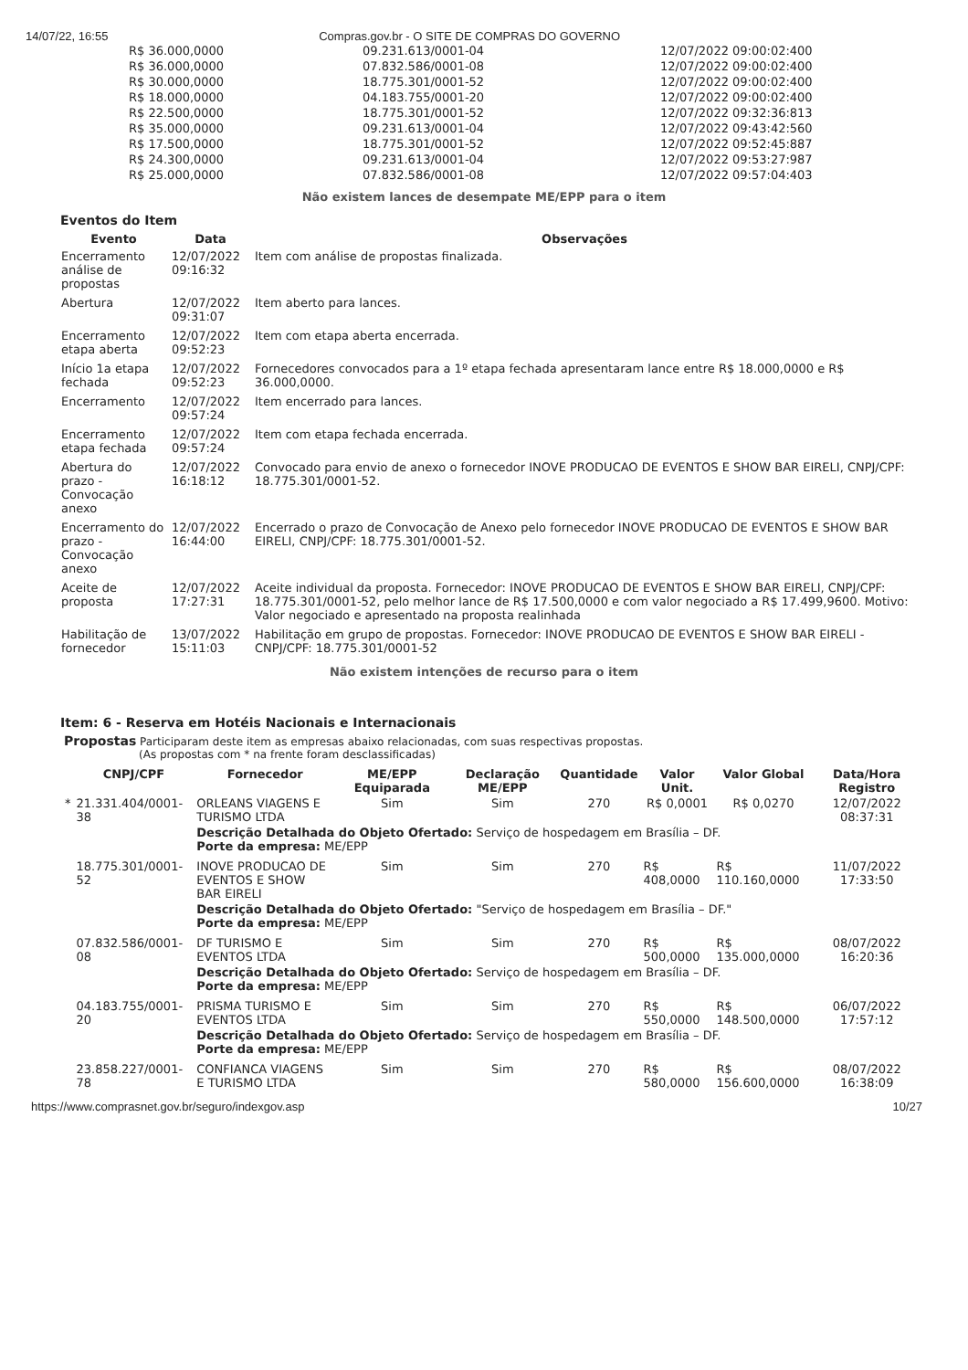14/07/22, 16:55 Compras.gov.br - O SITE DE COMPRAS DO GOVERNO
| R$ 36.000,0000 | 09.231.613/0001-04 | 12/07/2022 09:00:02:400 |
| R$ 36.000,0000 | 07.832.586/0001-08 | 12/07/2022 09:00:02:400 |
| R$ 30.000,0000 | 18.775.301/0001-52 | 12/07/2022 09:00:02:400 |
| R$ 18.000,0000 | 04.183.755/0001-20 | 12/07/2022 09:00:02:400 |
| R$ 22.500,0000 | 18.775.301/0001-52 | 12/07/2022 09:32:36:813 |
| R$ 35.000,0000 | 09.231.613/0001-04 | 12/07/2022 09:43:42:560 |
| R$ 17.500,0000 | 18.775.301/0001-52 | 12/07/2022 09:52:45:887 |
| R$ 24.300,0000 | 09.231.613/0001-04 | 12/07/2022 09:53:27:987 |
| R$ 25.000,0000 | 07.832.586/0001-08 | 12/07/2022 09:57:04:403 |
Não existem lances de desempate ME/EPP para o item
Eventos do Item
| Evento | Data | Observações |
| --- | --- | --- |
| Encerramento análise de propostas | 12/07/2022 09:16:32 | Item com análise de propostas finalizada. |
| Abertura | 12/07/2022 09:31:07 | Item aberto para lances. |
| Encerramento etapa aberta | 12/07/2022 09:52:23 | Item com etapa aberta encerrada. |
| Início 1a etapa fechada | 12/07/2022 09:52:23 | Fornecedores convocados para a 1º etapa fechada apresentaram lance entre R$ 18.000,0000 e R$ 36.000,0000. |
| Encerramento | 12/07/2022 09:57:24 | Item encerrado para lances. |
| Encerramento etapa fechada | 12/07/2022 09:57:24 | Item com etapa fechada encerrada. |
| Abertura do prazo - Convocação anexo | 12/07/2022 16:18:12 | Convocado para envio de anexo o fornecedor INOVE PRODUCAO DE EVENTOS E SHOW BAR EIRELI, CNPJ/CPF: 18.775.301/0001-52. |
| Encerramento do prazo - Convocação anexo | 12/07/2022 16:44:00 | Encerrado o prazo de Convocação de Anexo pelo fornecedor INOVE PRODUCAO DE EVENTOS E SHOW BAR EIRELI, CNPJ/CPF: 18.775.301/0001-52. |
| Aceite de proposta | 12/07/2022 17:27:31 | Aceite individual da proposta. Fornecedor: INOVE PRODUCAO DE EVENTOS E SHOW BAR EIRELI, CNPJ/CPF: 18.775.301/0001-52, pelo melhor lance de R$ 17.500,0000 e com valor negociado a R$ 17.499,9600. Motivo: Valor negociado e apresentado na proposta realinhada |
| Habilitação de fornecedor | 13/07/2022 15:11:03 | Habilitação em grupo de propostas. Fornecedor: INOVE PRODUCAO DE EVENTOS E SHOW BAR EIRELI - CNPJ/CPF: 18.775.301/0001-52 |
Não existem intenções de recurso para o item
Item: 6 - Reserva em Hotéis Nacionais e Internacionais
Propostas Participaram deste item as empresas abaixo relacionadas, com suas respectivas propostas.
(As propostas com * na frente foram desclassificadas)
| | CNPJ/CPF | Fornecedor | ME/EPP Equiparada | Declaração ME/EPP | Quantidade | Valor Unit. | Valor Global | Data/Hora Registro |
| --- | --- | --- | --- | --- | --- | --- | --- | --- |
| * | 21.331.404/0001-38 | ORLEANS VIAGENS E TURISMO LTDA | Sim | Sim | 270 | R$ 0,0001 | R$ 0,0270 | 12/07/2022 08:37:31 |
| | | Descrição Detalhada do Objeto Ofertado: Serviço de hospedagem em Brasília – DF. Porte da empresa: ME/EPP | | | | | | |
| | 18.775.301/0001-52 | INOVE PRODUCAO DE EVENTOS E SHOW BAR EIRELI | Sim | Sim | 270 | R$ 408,0000 | R$ 110.160,0000 | 11/07/2022 17:33:50 |
| | | Descrição Detalhada do Objeto Ofertado: "Serviço de hospedagem em Brasília – DF." Porte da empresa: ME/EPP | | | | | | |
| | 07.832.586/0001-08 | DF TURISMO E EVENTOS LTDA | Sim | Sim | 270 | R$ 500,0000 | R$ 135.000,0000 | 08/07/2022 16:20:36 |
| | | Descrição Detalhada do Objeto Ofertado: Serviço de hospedagem em Brasília – DF. Porte da empresa: ME/EPP | | | | | | |
| | 04.183.755/0001-20 | PRISMA TURISMO E EVENTOS LTDA | Sim | Sim | 270 | R$ 550,0000 | R$ 148.500,0000 | 06/07/2022 17:57:12 |
| | | Descrição Detalhada do Objeto Ofertado: Serviço de hospedagem em Brasília – DF. Porte da empresa: ME/EPP | | | | | | |
| | 23.858.227/0001-78 | CONFIANCA VIAGENS E TURISMO LTDA | Sim | Sim | 270 | R$ 580,0000 | R$ 156.600,0000 | 08/07/2022 16:38:09 |
https://www.comprasnet.gov.br/seguro/indexgov.asp 10/27